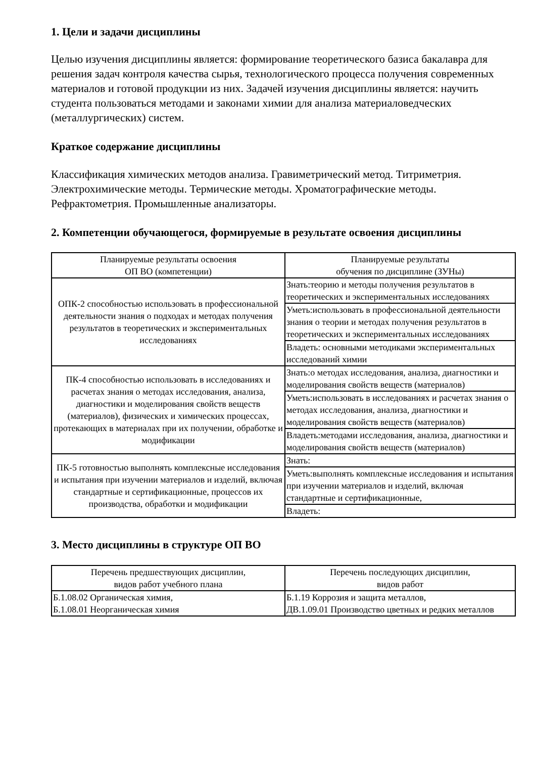1. Цели и задачи дисциплины
Целью изучения дисциплины является: формирование теоретического базиса бакалавра для решения задач контроля качества сырья, технологического процесса получения современных материалов и готовой продукции из них. Задачей изучения дисциплины является: научить студента пользоваться методами и законами химии для анализа материаловедческих (металлургических) систем.
Краткое содержание дисциплины
Классификация химических методов анализа. Гравиметрический метод. Титриметрия. Электрохимические методы. Термические методы. Хроматографические методы. Рефрактометрия. Промышленные анализаторы.
2. Компетенции обучающегося, формируемые в результате освоения дисциплины
| Планируемые результаты освоения ОП ВО (компетенции) | Планируемые результаты обучения по дисциплине (ЗУНы) |
| --- | --- |
| ОПК-2 способностью использовать в профессиональной деятельности знания о подходах и методах получения результатов в теоретических и экспериментальных исследованиях | Знать:теорию и методы получения результатов в теоретических и экспериментальных исследованиях |
| | Уметь:использовать в профессиональной деятельности знания о теории и методах получения результатов в теоретических и экспериментальных исследованиях |
| | Владеть: основными методиками экспериментальных исследований химии |
| ПК-4 способностью использовать в исследованиях и расчетах знания о методах исследования, анализа, диагностики и моделирования свойств веществ (материалов), физических и химических процессах, протекающих в материалах при их получении, обработке и модификации | Знать:о методах исследования, анализа, диагностики и моделирования свойств веществ (материалов) |
| | Уметь:использовать в исследованиях и расчетах знания о методах исследования, анализа, диагностики и моделирования свойств веществ (материалов) |
| | Владеть:методами исследования, анализа, диагностики и моделирования свойств веществ (материалов) |
| ПК-5 готовностью выполнять комплексные исследования и испытания при изучении материалов и изделий, включая стандартные и сертификационные, процессов их производства, обработки и модификации | Знать: |
| | Уметь:выполнять комплексные исследования и испытания при изучении материалов и изделий, включая стандартные и сертификационные, |
| | Владеть: |
3. Место дисциплины в структуре ОП ВО
| Перечень предшествующих дисциплин, видов работ учебного плана | Перечень последующих дисциплин, видов работ |
| --- | --- |
| Б.1.08.02 Органическая химия, Б.1.08.01 Неорганическая химия | Б.1.19 Коррозия и защита металлов, ДВ.1.09.01 Производство цветных и редких металлов |